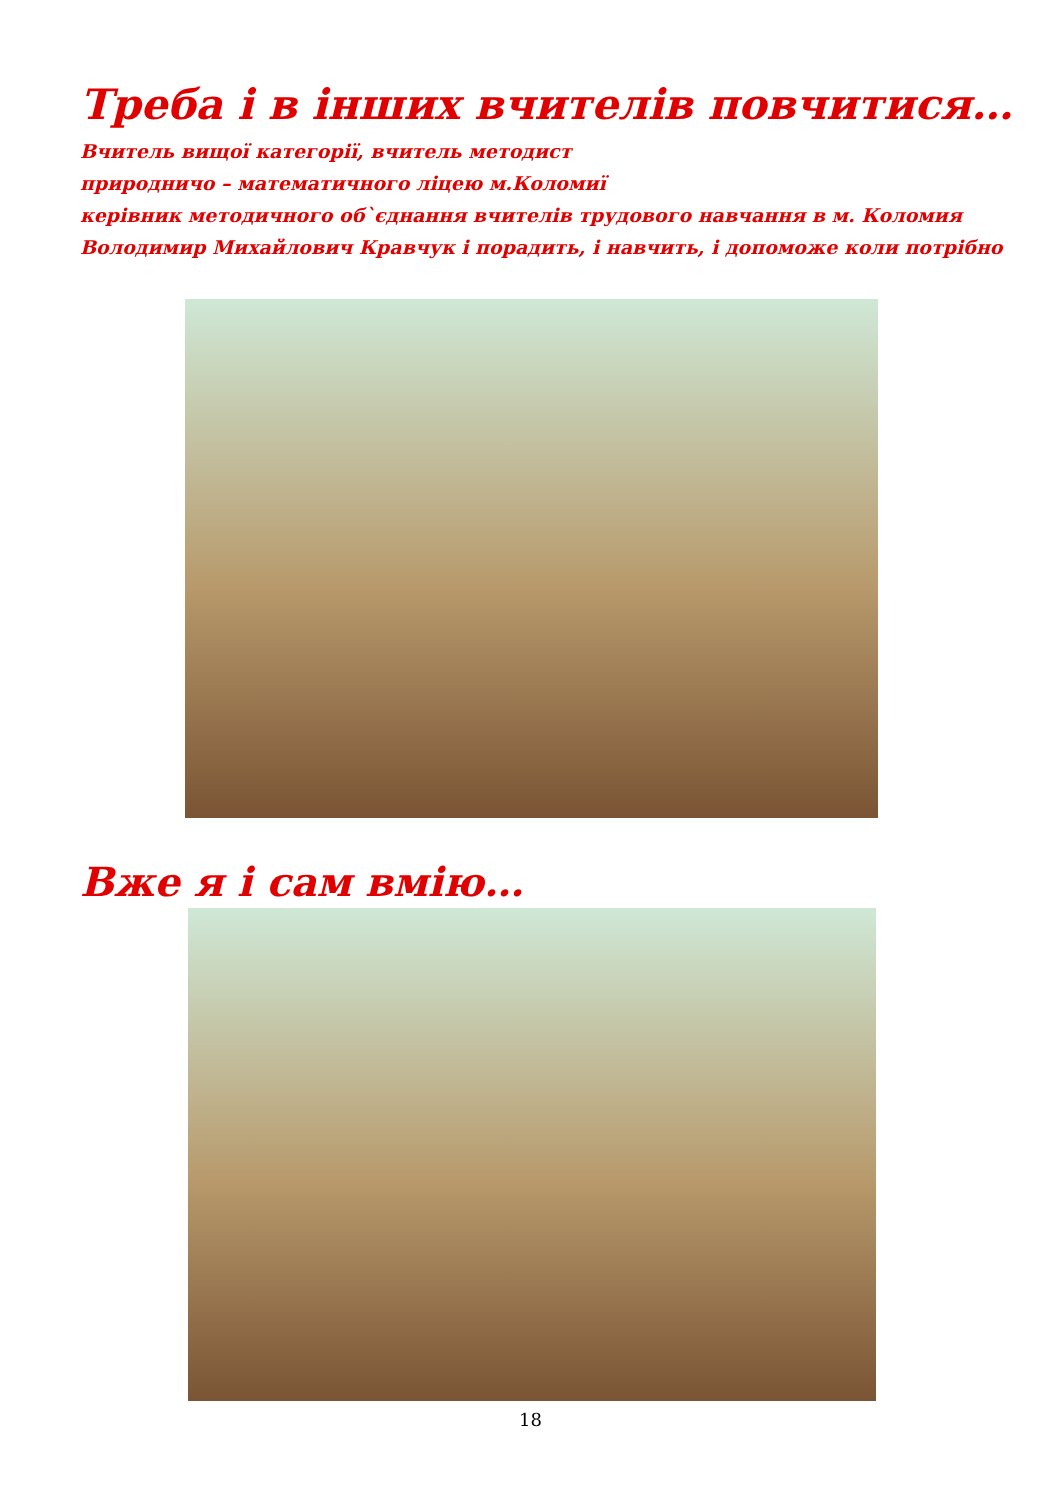Треба і в інших вчителів повчитися…
Вчитель вищої категорії, вчитель методист
природничо – математичного ліцею м.Коломиї
керівник методичного об`єднання вчителів трудового навчання в м. Коломия
Володимир Михайлович Кравчук і порадить, і навчить, і допоможе коли потрібно
Вже я і сам вмію…
18